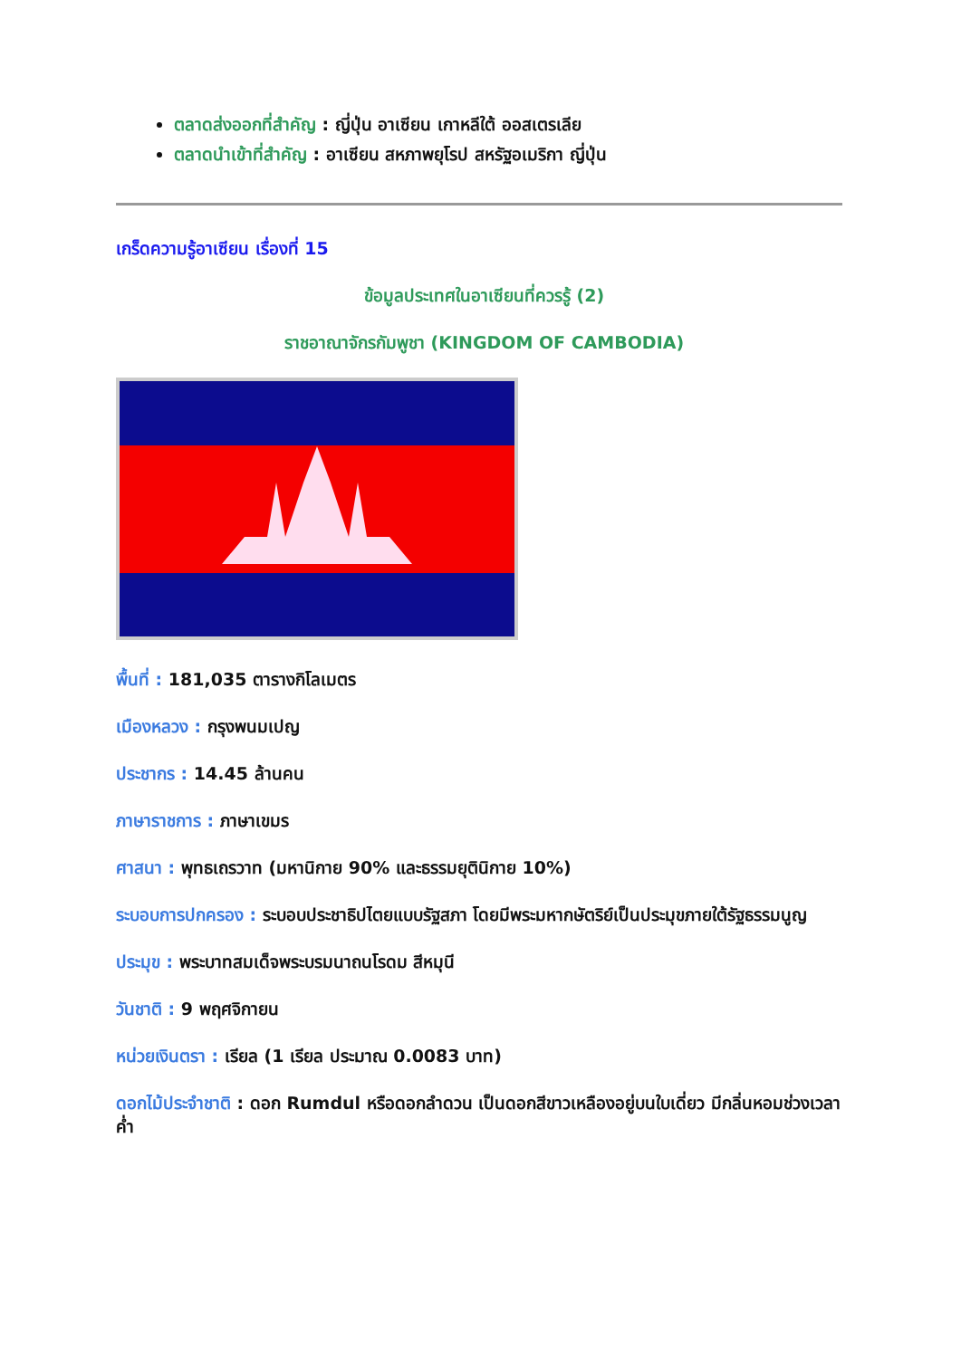ตลาดส่งออกที่สำคัญ : ญี่ปุ่น อาเซียน เกาหลีใต้ ออสเตรเลีย
ตลาดนำเข้าที่สำคัญ : อาเซียน สหภาพยุโรป สหรัฐอเมริกา ญี่ปุ่น
เกร็ดความรู้อาเซียน เรื่องที่ 15
ข้อมูลประเทศในอาเซียนที่ควรรู้ (2)
ราชอาณาจักรกัมพูชา (KINGDOM OF CAMBODIA)
พื้นที่ : 181,035 ตารางกิโลเมตร
เมืองหลวง : กรุงพนมเปญ
ประชากร : 14.45 ล้านคน
ภาษาราชการ : ภาษาเขมร
ศาสนา : พุทธเถรวาท (มหานิกาย 90% และธรรมยุตินิกาย 10%)
ระบอบการปกครอง : ระบอบประชาธิปไตยแบบรัฐสภา โดยมีพระมหากษัตริย์เป็นประมุขภายใต้รัฐธรรมนูญ
ประมุข : พระบาทสมเด็จพระบรมนาถนโรดม สีหมุนี
วันชาติ : 9 พฤศจิกายน
หน่วยเงินตรา : เรียล (1 เรียล ประมาณ 0.0083 บาท)
ดอกไม้ประจำชาติ : ดอก Rumdul หรือดอกลำดวน เป็นดอกสีขาวเหลืองอยู่บนใบเดี่ยว มีกลิ่นหอมช่วงเวลาค่ำ